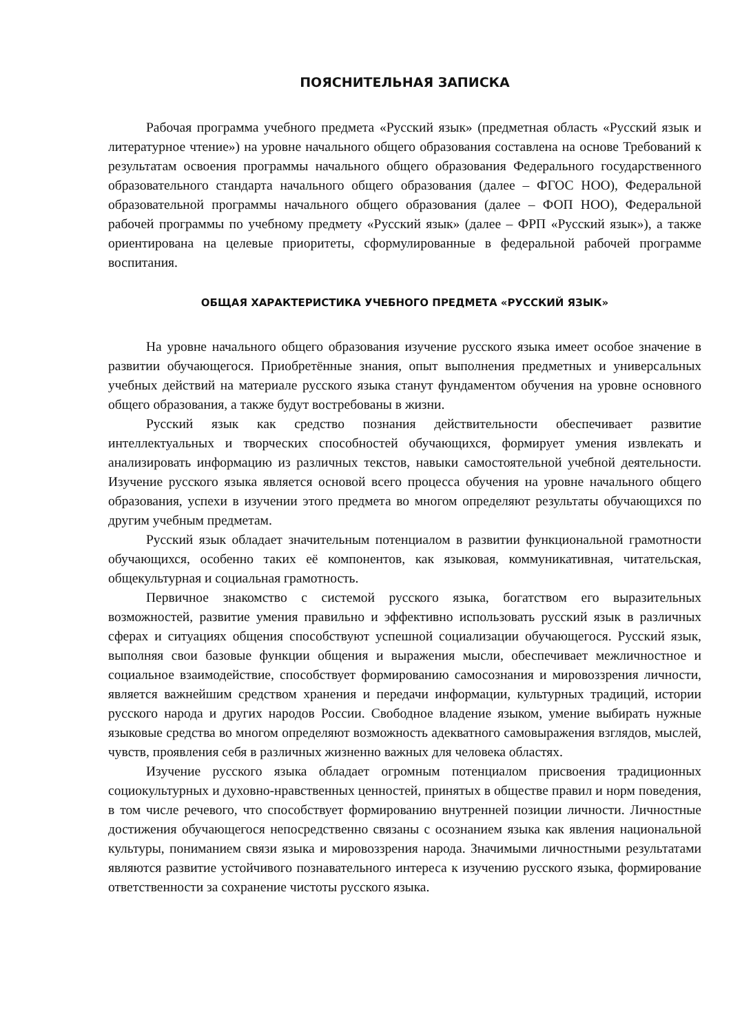ПОЯСНИТЕЛЬНАЯ ЗАПИСКА
Рабочая программа учебного предмета «Русский язык» (предметная область «Русский язык и литературное чтение») на уровне начального общего образования составлена на основе Требований к результатам освоения программы начального общего образования Федерального государственного образовательного стандарта начального общего образования (далее – ФГОС НОО), Федеральной образовательной программы начального общего образования (далее – ФОП НОО), Федеральной рабочей программы по учебному предмету «Русский язык» (далее – ФРП «Русский язык»), а также ориентирована на целевые приоритеты, сформулированные в федеральной рабочей программе воспитания.
ОБЩАЯ ХАРАКТЕРИСТИКА УЧЕБНОГО ПРЕДМЕТА «РУССКИЙ ЯЗЫК»
На уровне начального общего образования изучение русского языка имеет особое значение в развитии обучающегося. Приобретённые знания, опыт выполнения предметных и универсальных учебных действий на материале русского языка станут фундаментом обучения на уровне основного общего образования, а также будут востребованы в жизни.
Русский язык как средство познания действительности обеспечивает развитие интеллектуальных и творческих способностей обучающихся, формирует умения извлекать и анализировать информацию из различных текстов, навыки самостоятельной учебной деятельности. Изучение русского языка является основой всего процесса обучения на уровне начального общего образования, успехи в изучении этого предмета во многом определяют результаты обучающихся по другим учебным предметам.
Русский язык обладает значительным потенциалом в развитии функциональной грамотности обучающихся, особенно таких её компонентов, как языковая, коммуникативная, читательская, общекультурная и социальная грамотность.
Первичное знакомство с системой русского языка, богатством его выразительных возможностей, развитие умения правильно и эффективно использовать русский язык в различных сферах и ситуациях общения способствуют успешной социализации обучающегося. Русский язык, выполняя свои базовые функции общения и выражения мысли, обеспечивает межличностное и социальное взаимодействие, способствует формированию самосознания и мировоззрения личности, является важнейшим средством хранения и передачи информации, культурных традиций, истории русского народа и других народов России. Свободное владение языком, умение выбирать нужные языковые средства во многом определяют возможность адекватного самовыражения взглядов, мыслей, чувств, проявления себя в различных жизненно важных для человека областях.
Изучение русского языка обладает огромным потенциалом присвоения традиционных социокультурных и духовно-нравственных ценностей, принятых в обществе правил и норм поведения, в том числе речевого, что способствует формированию внутренней позиции личности. Личностные достижения обучающегося непосредственно связаны с осознанием языка как явления национальной культуры, пониманием связи языка и мировоззрения народа. Значимыми личностными результатами являются развитие устойчивого познавательного интереса к изучению русского языка, формирование ответственности за сохранение чистоты русского языка.